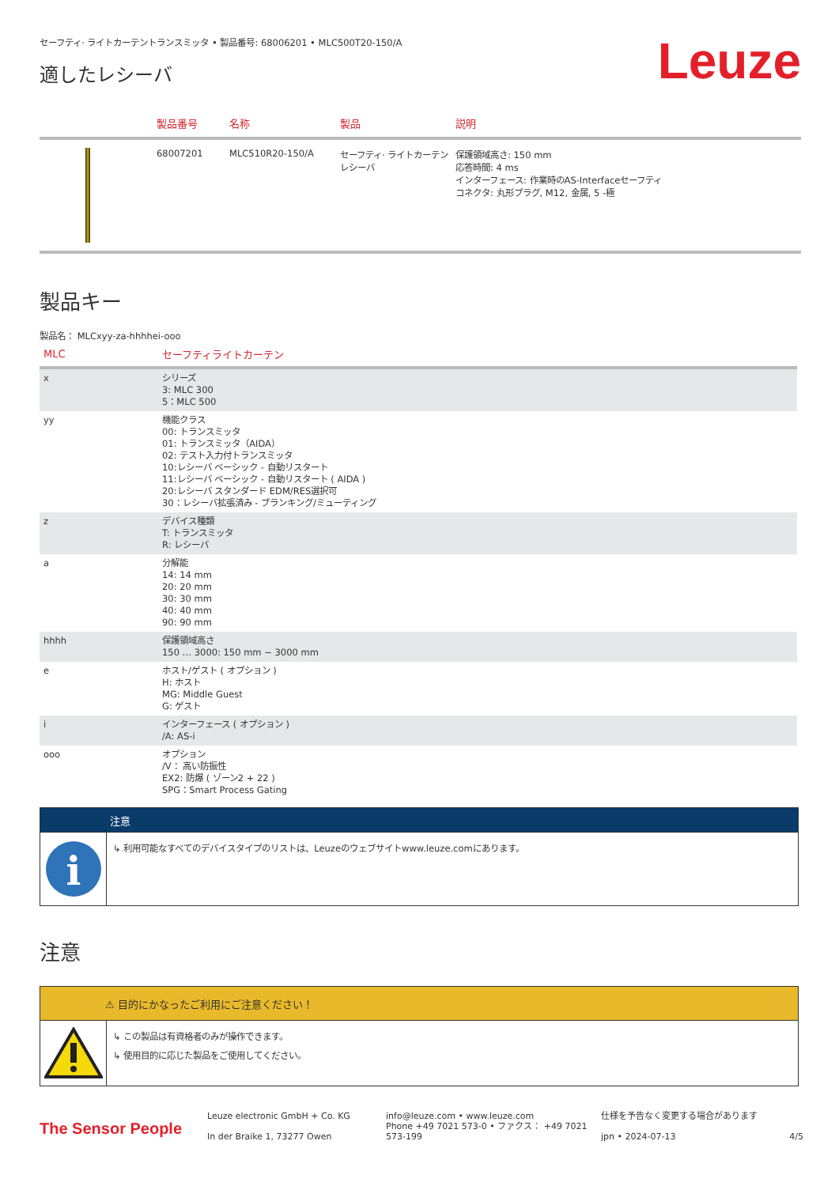セーフティ· ライトカーテントランスミッタ • 製品番号: 68006201 • MLC500T20-150/A
適したレシーバ
Leuze
| | 製品番号 | 名称 | 製品 | 説明 |
| --- | --- | --- | --- | --- |
| | 68007201 | MLC510R20-150/A | セーフティ· ライトカーテンレシーバ | 保護領域高さ: 150 mm 応答時間: 4 ms インターフェース: 作業時のAS-Interfaceセーフティ コネクタ: 丸形プラグ, M12, 金属, 5 -極 |
製品キー
製品名： MLCxyy-za-hhhhei-ooo
| MLC | セーフティライトカーテン |
| --- | --- |
| x | シリーズ 3: MLC 300 5：MLC 500 |
| yy | 機能クラス 00: トランスミッタ 01: トランスミッタ（AIDA） 02: テスト入力付トランスミッタ 10:レシーバ ベーシック - 自動リスタート 11:レシーバ ベーシック - 自動リスタート ( AIDA ) 20:レシーバ スタンダード EDM/RES選択可 30：レシーバ拡張済み - ブランキング/ミューティング |
| z | デバイス種類 T: トランスミッタ R: レシーバ |
| a | 分解能 14: 14 mm 20: 20 mm 30: 30 mm 40: 40 mm 90: 90 mm |
| hhhh | 保護領域高さ 150 … 3000: 150 mm ~ 3000 mm |
| e | ホスト/ゲスト ( オプション ) H: ホスト MG: Middle Guest G: ゲスト |
| i | インターフェース ( オプション ) /A: AS-i |
| ooo | オプション /V： 高い防振性 EX2: 防爆 ( ゾーン2 + 22 ) SPG：Smart Process Gating |
注意
i
↳ 利用可能なすべてのデバイスタイプのリストは、Leuzeのウェブサイトwww.leuze.comにあります。
注意
⚠ 目的にかなったご利用にご注意ください！
↳ この製品は有資格者のみが操作できます。
↳ 使用目的に応じた製品をご使用してください。
The Sensor People
Leuze electronic GmbH + Co. KG
In der Braike 1, 73277 Owen
info@leuze.com • www.leuze.com
Phone +49 7021 573-0 • ファクス： +49 7021 573-199
仕様を予告なく変更する場合があります
jpn • 2024-07-13
4/5